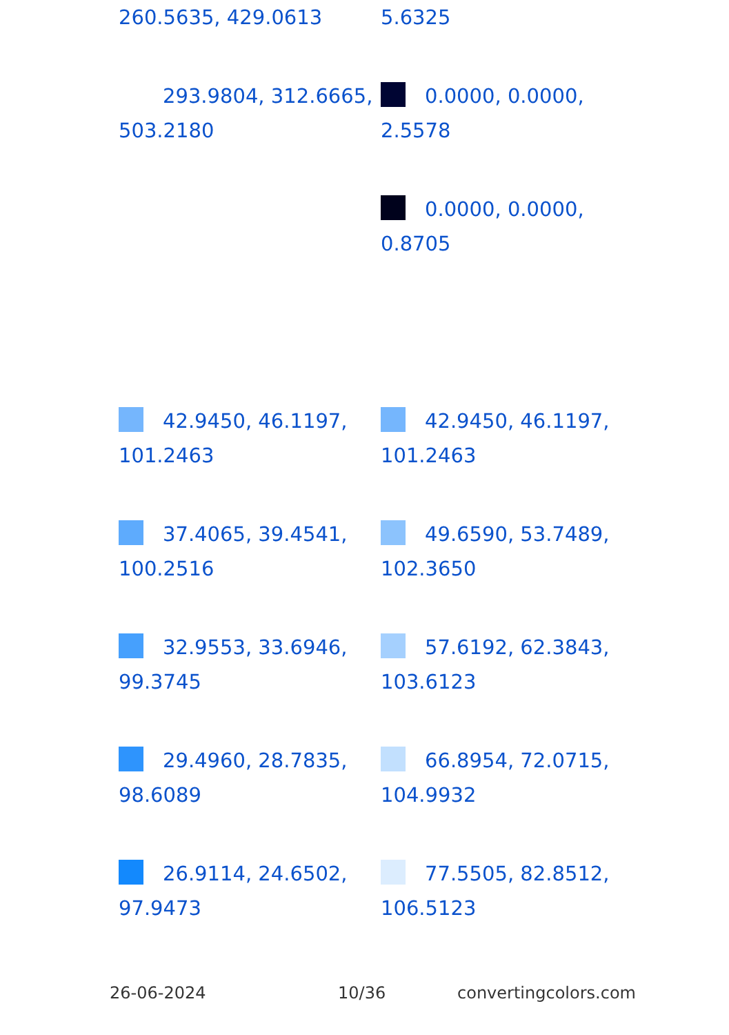260.5635, 429.0613 5.6325
293.9804, 312.6665, 503.2180
0.0000, 0.0000, 2.5578
0.0000, 0.0000, 0.8705
42.9450, 46.1197, 101.2463
42.9450, 46.1197, 101.2463
37.4065, 39.4541, 100.2516
49.6590, 53.7489, 102.3650
32.9553, 33.6946, 99.3745
57.6192, 62.3843, 103.6123
29.4960, 28.7835, 98.6089
66.8954, 72.0715, 104.9932
26.9114, 24.6502, 97.9473
77.5505, 82.8512, 106.5123
26-06-2024 10/36 convertingcolors.com